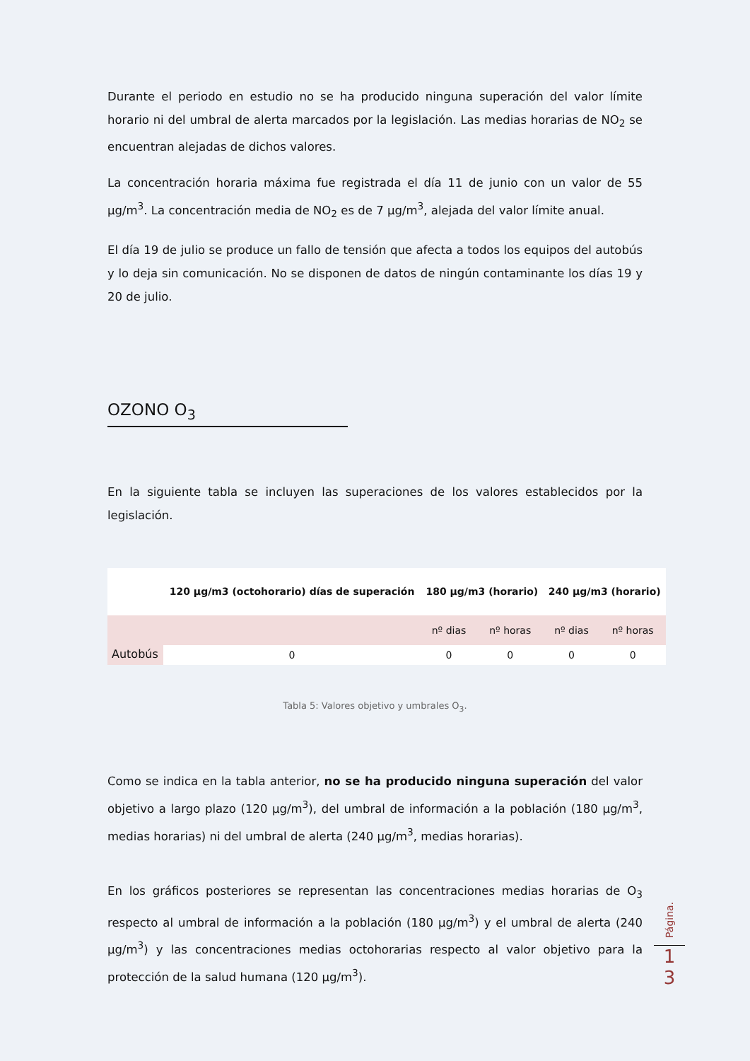Durante el periodo en estudio no se ha producido ninguna superación del valor límite horario ni del umbral de alerta marcados por la legislación. Las medias horarias de NO<sub>2</sub> se encuentran alejadas de dichos valores.
La concentración horaria máxima fue registrada el día 11 de junio con un valor de 55 µg/m<sup>3</sup>. La concentración media de NO<sub>2</sub> es de 7 µg/m<sup>3</sup>, alejada del valor límite anual.
El día 19 de julio se produce un fallo de tensión que afecta a todos los equipos del autobús y lo deja sin comunicación. No se disponen de datos de ningún contaminante los días 19 y 20 de julio.
OZONO O<sub>3</sub>
En la siguiente tabla se incluyen las superaciones de los valores establecidos por la legislación.
| | 120 µg/m3 (octohorario) días de superación | 180 µg/m3 (horario) | | 240 µg/m3 (horario) | |
| --- | --- | --- | --- | --- | --- |
| Autobús | | nº dias | nº horas | nº dias | nº horas |
| | 0 | 0 | 0 | 0 | 0 |
Tabla 5: Valores objetivo y umbrales O<sub>3</sub>.
Como se indica en la tabla anterior, no se ha producido ninguna superación del valor objetivo a largo plazo (120 µg/m<sup>3</sup>), del umbral de información a la población (180 µg/m<sup>3</sup>, medias horarias) ni del umbral de alerta (240 µg/m<sup>3</sup>, medias horarias).
En los gráficos posteriores se representan las concentraciones medias horarias de O<sub>3</sub> respecto al umbral de información a la población (180 µg/m<sup>3</sup>) y el umbral de alerta (240 µg/m<sup>3</sup>) y las concentraciones medias octohorarias respecto al valor objetivo para la protección de la salud humana (120 µg/m<sup>3</sup>).
Página.
1
3